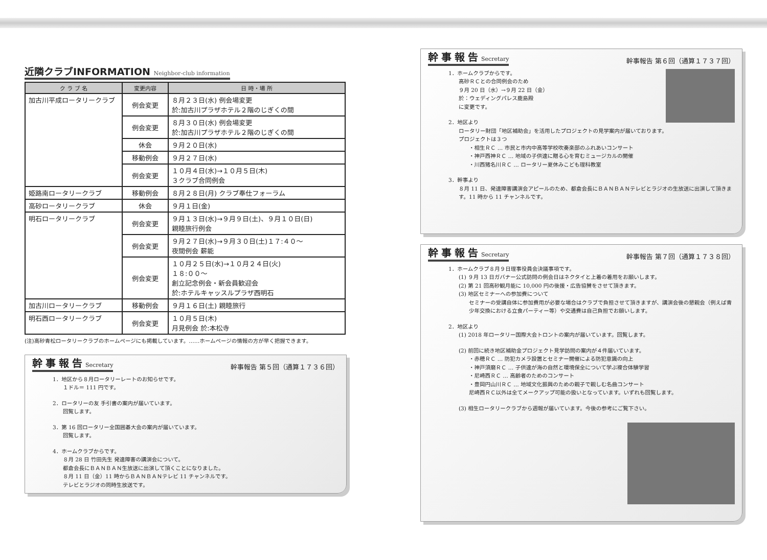近隣クラブINFORMATION Neighbor-club information
| ク ラ ブ 名 | 変更内容 | 日 時・場 所 |
| --- | --- | --- |
| 加古川平成ロータリークラブ | 例会変更 | ８月２３日(水) 例会場変更 於:加古川プラザホテル２階のじぎくの間 |
| | 例会変更 | ８月３０日(水) 例会場変更 於:加古川プラザホテル２階のじぎくの間 |
| | 休会 | ９月２０日(水) |
| | 移動例会 | ９月２７日(水) |
| | 例会変更 | １０月４日(水)→１０月５日(木) ３クラブ合同例会 |
| 姫路南ロータリークラブ | 移動例会 | ８月２８日(月) クラブ奉仕フォーラム |
| 高砂ロータリークラブ | 休会 | ９月１日(金) |
| 明石ロータリークラブ | 例会変更 | ９月１３日(水)→９月９日(土)、９月１０日(日) 親睦旅行例会 |
| | 例会変更 | ９月２７日(水)→９月３０日(土)１７:４０〜 夜間例会 薪能 |
| | 例会変更 | １０月２５日(水)→１０月２４日(火) １８:００〜 創立記念例会・新会員歓迎会 於:ホテルキャッスルプラザ西明石 |
| 加古川ロータリークラブ | 移動例会 | ９月１６日(土) 親睦旅行 |
| 明石西ロータリークラブ | 例会変更 | １０月５日(木) 月見例会 於:本松寺 |
(注)高砂青松ロータリークラブのホームページにも掲載しています。……ホームページの情報の方が早く把握できます。
幹事報告Secretary 幹事報告 第５回（通算１７３６回）
1．地区から８月ロータリーレートのお知らせです。
１ドル＝ 111 円です。
2．ロータリーの友 手引書の案内が届いています。
回覧します。
3．第 16 回ロータリー全国囲碁大会の案内が届いています。
回覧します。
4．ホームクラブからです。
８月 28 日 竹田先生 発達障害の講演会について。
都倉会長にＢＡＮＢＡＮ生放送に出演して頂くことになりました。
８月 11 日（金）11 時からＢＡＮＢＡＮテレビ 11 チャンネルです。
テレビとラジオの同時生放送です。
幹事報告Secretary 幹事報告 第６回（通算１７３７回）
1．ホームクラブからです。
高砂ＲＣとの合同例会のため
９月 20 日（水）→９月 22 日（金）
於：ウェディングパレス鹿島殿
に変更です。
2．地区より
ロータリー財団「地区補助会」を活用したプロジェクトの見学案内が届いております。
プロジェクトは３つ
・相生ＲＣ … 市民と市内中高等学校吹奏楽部のふれあいコンサート
・神戸西神ＲＣ … 地域の子供達に贈る心を育むミュージカルの開催
・川西猪名川ＲＣ … ロータリー夏休みこども理科教室
3．幹事より
８月 11 日、発達障害講演会アピールのため、都倉会長にＢＡＮＢＡＮテレビとラジオの生放送に出演して頂きます。11 時から 11 チャンネルです。
幹事報告Secretary 幹事報告 第７回（通算１７３８回）
1．ホームクラブ８月９日理事役員会決議事項です。
(1) ９月 13 日ガバナー公式訪問の例会日はネクタイと上着の着用をお願いします。
(2) 第 21 回高砂観月能に 10,000 円の後援・広告協賛をさせて頂きます。
(3) 地区セミナーへの参加費について
セミナーの受講自体に参加費用が必要な場合はクラブで負担させて頂きますが、講演会後の懇親会（例えば青少年交換における立食パーティー等）や交通費は自己負担でお願いします。
2．地区より
(1) 2018 年ロータリー国際大会トロントの案内が届いています。回覧します。
(2) 前回に続き地区補助金プロジェクト見学訪問の案内が４件届いています。
・赤穂ＲＣ … 防犯カメラ設置とセミナー開催による防犯意識の向上
・神戸須磨ＲＣ … 子供達が海の自然と環境保全について学ぶ複合体験学習
・尼崎西ＲＣ … 高齢者のためのコンサート
・豊岡円山川ＲＣ … 地域文化振興のための親子で親しむ名曲コンサート
尼崎西ＲＣ以外は全てメークアップ可能の扱いとなっています。いずれも回覧します。
(3) 相生ロータリークラブから週報が届いています。今後の参考にご覧下さい。